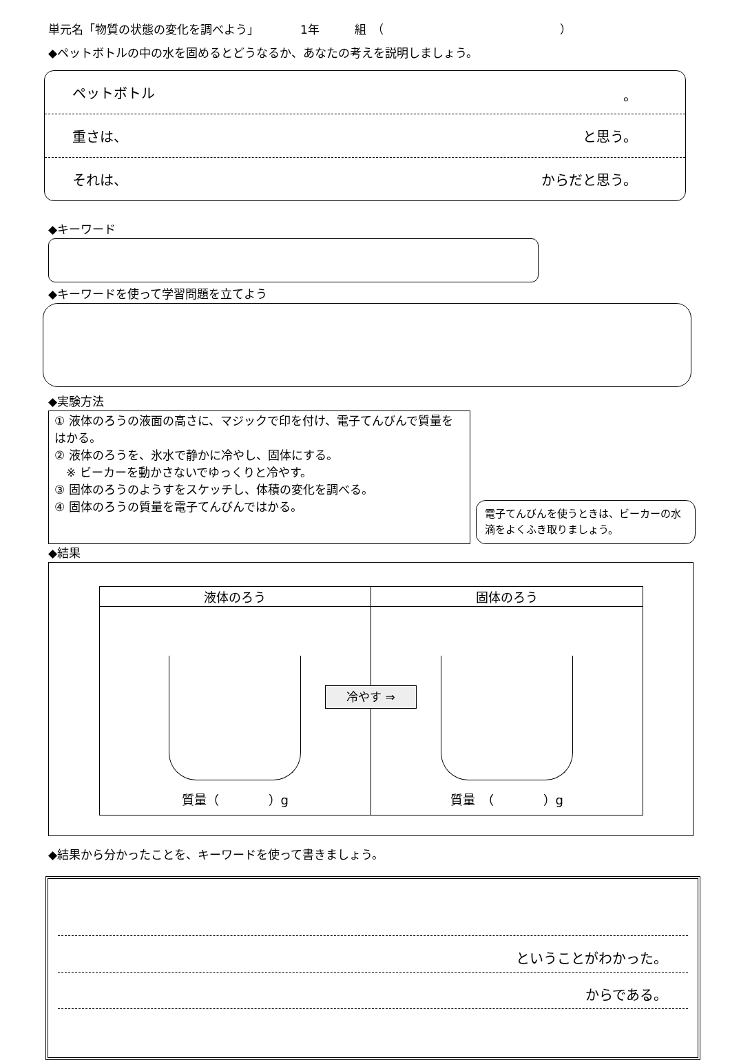単元名「物質の状態の変化を調べよう」　　　　1年　　　組　（　　　　　　　　　　　　　　　）
◆ペットボトルの中の水を固めるとどうなるか、あなたの考えを説明しましょう。
ペットボトル 。
重さは、 と思う。
それは、 からだと思う。
◆キーワード
◆キーワードを使って学習問題を立てよう
◆実験方法
① 液体のろうの液面の高さに、マジックで印を付け、電子てんびんで質量をはかる。
② 液体のろうを、氷水で静かに冷やし、固体にする。
　※ ビーカーを動かさないでゆっくりと冷やす。
③ 固体のろうのようすをスケッチし、体積の変化を調べる。
④ 固体のろうの質量を電子てんびんではかる。
電子てんびんを使うときは、ビーカーの水滴をよくふき取りましょう。
◆結果
| 液体のろう | 固体のろう |
| --- | --- |
| 質量（ ）g | 質量 （ ）g |
冷やす ⇒
◆結果から分かったことを、キーワードを使って書きましょう。
ということがわかった。
からである。